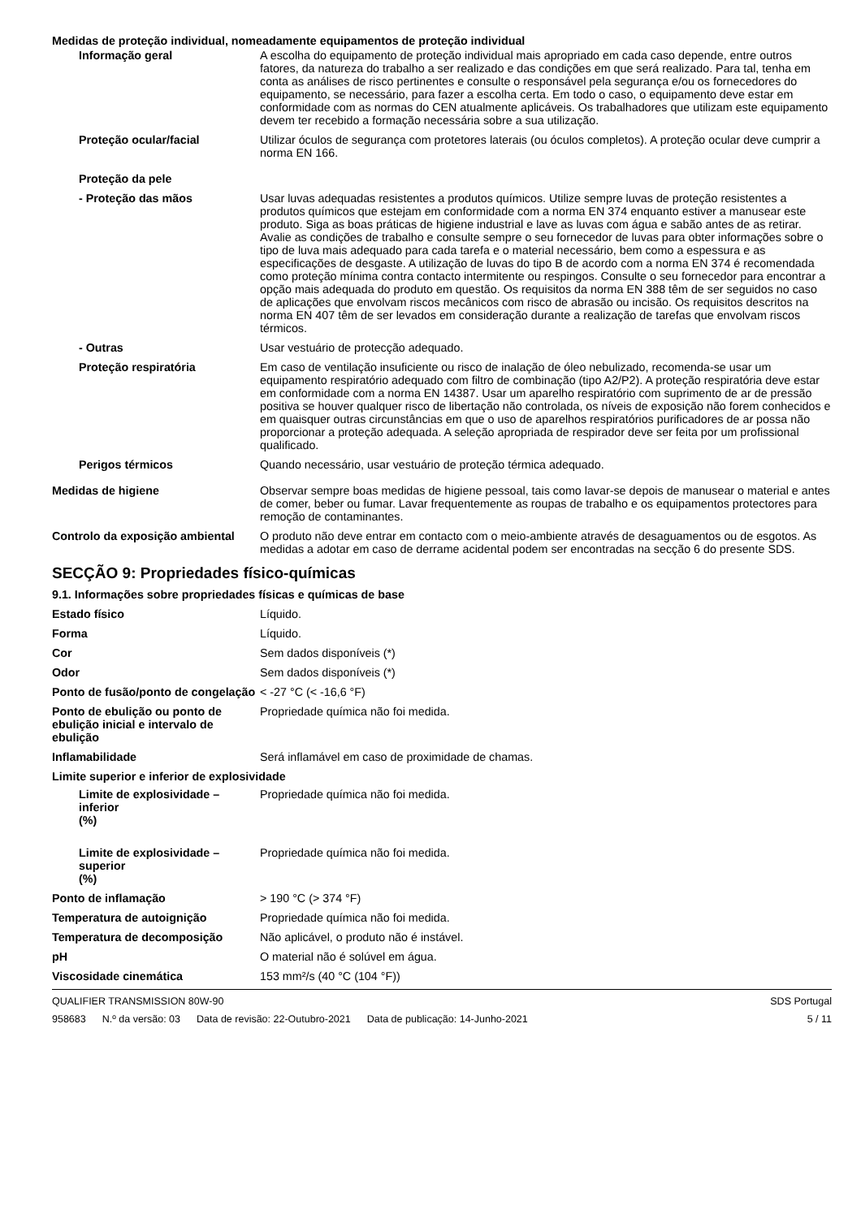Medidas de proteção individual, nomeadamente equipamentos de proteção individual
Informação geral A escolha do equipamento de proteção individual mais apropriado em cada caso depende, entre outros fatores, da natureza do trabalho a ser realizado e das condições em que será realizado. Para tal, tenha em conta as análises de risco pertinentes e consulte o responsável pela segurança e/ou os fornecedores do equipamento, se necessário, para fazer a escolha certa. Em todo o caso, o equipamento deve estar em conformidade com as normas do CEN atualmente aplicáveis. Os trabalhadores que utilizam este equipamento devem ter recebido a formação necessária sobre a sua utilização.
Proteção ocular/facial Utilizar óculos de segurança com protetores laterais (ou óculos completos). A proteção ocular deve cumprir a norma EN 166.
Proteção da pele
- Proteção das mãos Usar luvas adequadas resistentes a produtos químicos. Utilize sempre luvas de proteção resistentes a produtos químicos que estejam em conformidade com a norma EN 374 enquanto estiver a manusear este produto. Siga as boas práticas de higiene industrial e lave as luvas com água e sabão antes de as retirar. Avalie as condições de trabalho e consulte sempre o seu fornecedor de luvas para obter informações sobre o tipo de luva mais adequado para cada tarefa e o material necessário, bem como a espessura e as especificações de desgaste. A utilização de luvas do tipo B de acordo com a norma EN 374 é recomendada como proteção mínima contra contacto intermitente ou respingos. Consulte o seu fornecedor para encontrar a opção mais adequada do produto em questão. Os requisitos da norma EN 388 têm de ser seguidos no caso de aplicações que envolvam riscos mecânicos com risco de abrasão ou incisão. Os requisitos descritos na norma EN 407 têm de ser levados em consideração durante a realização de tarefas que envolvam riscos térmicos.
- Outras Usar vestuário de protecção adequado.
Proteção respiratória Em caso de ventilação insuficiente ou risco de inalação de óleo nebulizado, recomenda-se usar um equipamento respiratório adequado com filtro de combinação (tipo A2/P2). A proteção respiratória deve estar em conformidade com a norma EN 14387. Usar um aparelho respiratório com suprimento de ar de pressão positiva se houver qualquer risco de libertação não controlada, os níveis de exposição não forem conhecidos e em quaisquer outras circunstâncias em que o uso de aparelhos respiratórios purificadores de ar possa não proporcionar a proteção adequada. A seleção apropriada de respirador deve ser feita por um profissional qualificado.
Perigos térmicos Quando necessário, usar vestuário de proteção térmica adequado.
Medidas de higiene Observar sempre boas medidas de higiene pessoal, tais como lavar-se depois de manusear o material e antes de comer, beber ou fumar. Lavar frequentemente as roupas de trabalho e os equipamentos protectores para remoção de contaminantes.
Controlo da exposição ambiental
O produto não deve entrar em contacto com o meio-ambiente através de desaguamentos ou de esgotos. As medidas a adotar em caso de derrame acidental podem ser encontradas na secção 6 do presente SDS.
SECÇÃO 9: Propriedades físico-químicas
9.1. Informações sobre propriedades físicas e químicas de base
Estado físico Líquido.
Forma Líquido.
Cor Sem dados disponíveis (*)
Odor Sem dados disponíveis (*)
Ponto de fusão/ponto de congelação
< -27 °C (< -16,6 °F)
Ponto de ebulição ou ponto de ebulição inicial e intervalo de ebulição
Propriedade química não foi medida.
Inflamabilidade Será inflamável em caso de proximidade de chamas.
Limite superior e inferior de explosividade
Limite de explosividade – inferior
(%)
Propriedade química não foi medida.
Limite de explosividade – superior
(%)
Propriedade química não foi medida.
Ponto de inflamação > 190 °C (> 374 °F)
Temperatura de autoignição Propriedade química não foi medida.
Temperatura de decomposição Não aplicável, o produto não é instável.
pH O material não é solúvel em água.
Viscosidade cinemática 153 mm²/s (40 °C (104 °F))
QUALIFIER TRANSMISSION 80W-90 SDS Portugal
958683 N.º da versão: 03 Data de revisão: 22-Outubro-2021 Data de publicação: 14-Junho-2021
5 / 11